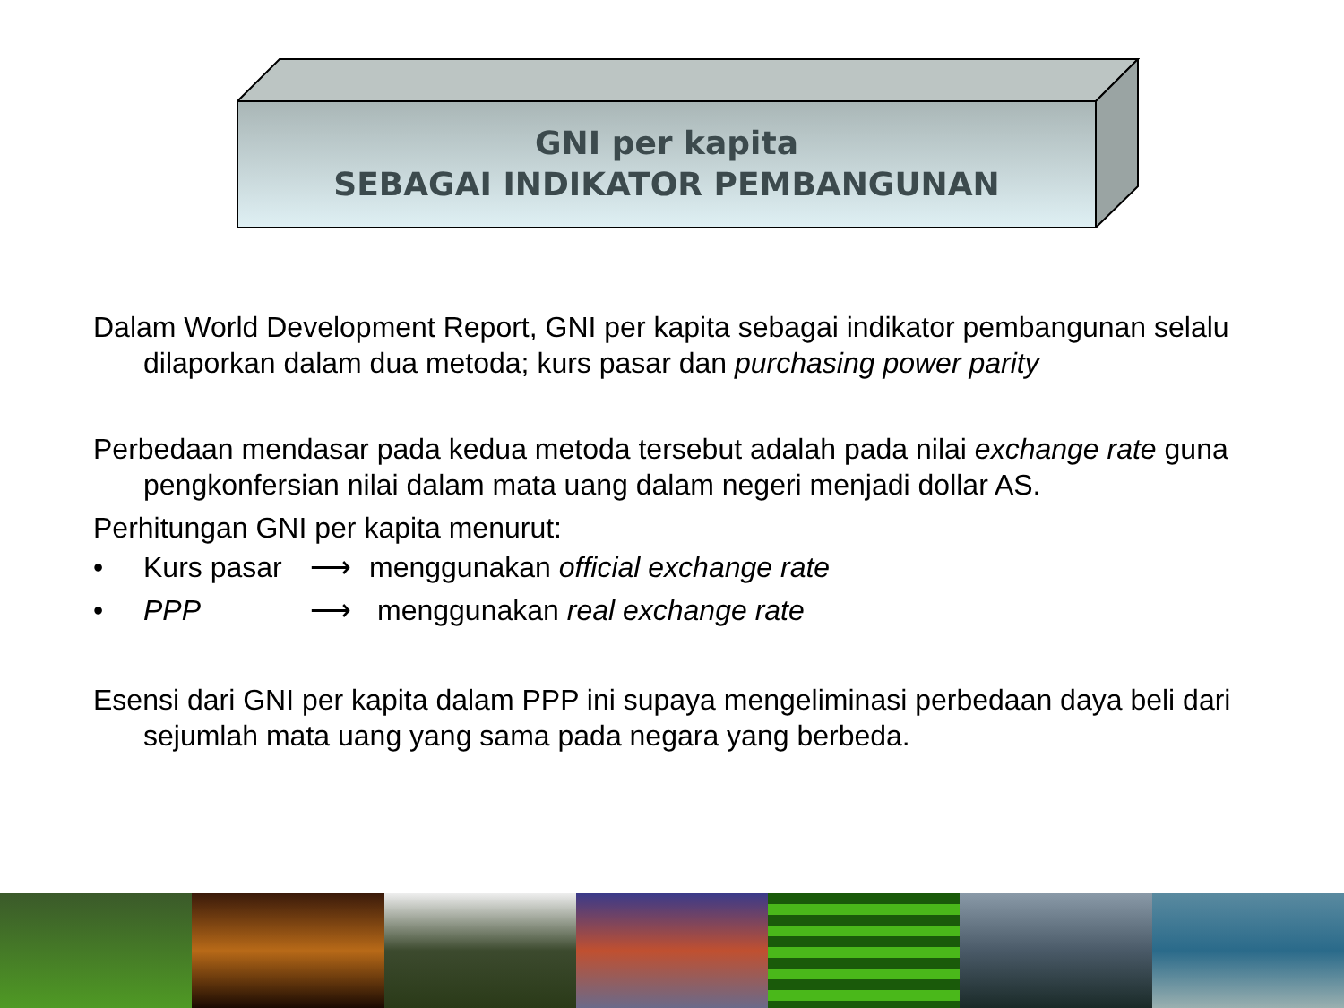GNI per kapita
SEBAGAI INDIKATOR PEMBANGUNAN
Dalam World Development Report, GNI per kapita sebagai indikator pembangunan selalu dilaporkan dalam dua metoda; kurs pasar dan purchasing power parity
Perbedaan mendasar pada kedua metoda tersebut adalah pada nilai exchange rate guna pengkonfersian nilai dalam mata uang dalam negeri menjadi dollar AS.
Perhitungan GNI per kapita menurut:
• Kurs pasar ⟶ menggunakan official exchange rate
• PPP ⟶ menggunakan real exchange rate
Esensi dari GNI per kapita dalam PPP ini supaya mengeliminasi perbedaan daya beli dari sejumlah mata uang yang sama pada negara yang berbeda.